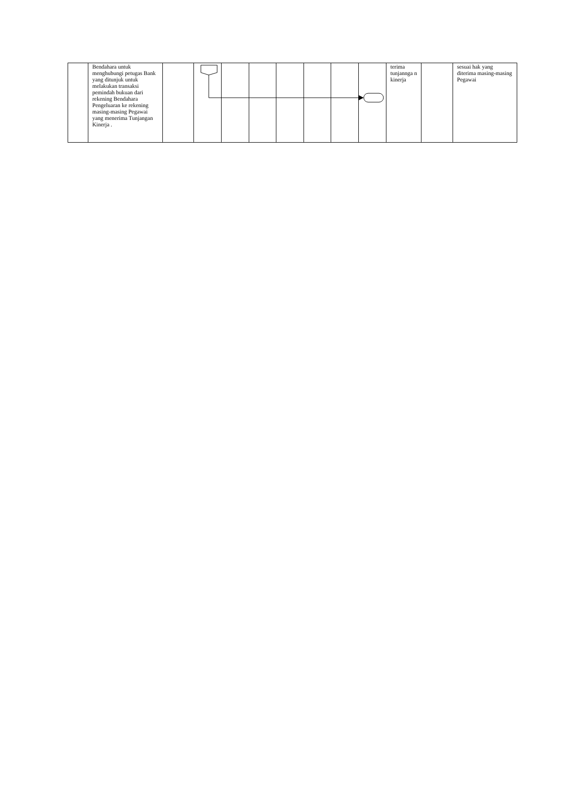| | Bendahara untuk menghubungi petugas Bank yang ditunjuk untuk melakukan transaksi pemindah bukuan dari rekening Bendahara Pengeluaran ke rekening masing-masing Pegawai yang menerima Tunjangan Kinerja . | | | | | | | | | terima tunjannga n kinerja | | sesuai hak yang diterima masing-masing Pegawai |